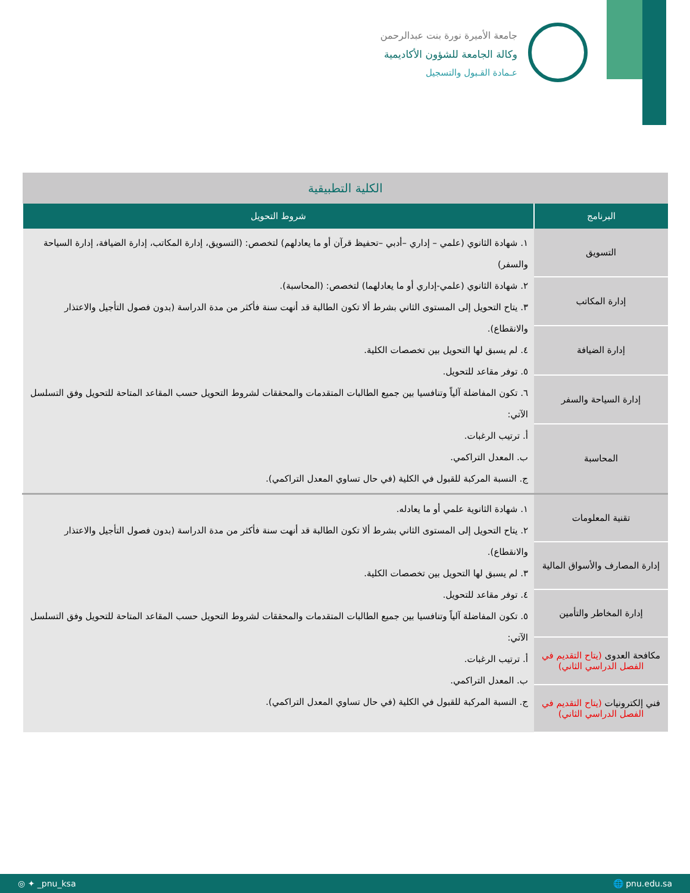جامعة الأميرة نورة بنت عبدالرحمن
وكالة الجامعة للشؤون الأكاديمية
عـمادة القـبول والتسجيل
| الكلية التطبيقية | |
| البرنامج | شروط التحويل |
| التسويق | ١. شهادة الثانوي (علمي – إداري –أدبي –تحفيظ قرآن أو ما يعادلهم) لتخصص: (التسويق، إدارة المكاتب، إدارة الضيافة، إدارة السياحة والسفر) ٢. شهادة الثانوي (علمي-إداري أو ما يعادلهما) لتخصص: (المحاسبة). ٣. يتاح التحويل إلى المستوى الثاني بشرط ألا تكون الطالبة قد أنهت سنة فأكثر من مدة الدراسة (بدون فصول التأجيل والاعتذار والانقطاع). ٤. لم يسبق لها التحويل بين تخصصات الكلية. ٥. توفر مقاعد للتحويل. ٦. تكون المفاضلة آلياً وتنافسيا بين جميع الطالبات المتقدمات والمحققات لشروط التحويل حسب المقاعد المتاحة للتحويل وفق التسلسل الآتي: أ. ترتيب الرغبات. ب. المعدل التراكمي. ج. النسبة المركبة للقبول في الكلية (في حال تساوي المعدل التراكمي). |
| إدارة المكاتب | |
| إدارة الضيافة | |
| إدارة السياحة والسفر | |
| المحاسبة | |
| تقنية المعلومات | ١. شهادة الثانوية علمي أو ما يعادله. ٢. يتاح التحويل إلى المستوى الثاني بشرط ألا تكون الطالبة قد أنهت سنة فأكثر من مدة الدراسة (بدون فصول التأجيل والاعتذار والانقطاع). ٣. لم يسبق لها التحويل بين تخصصات الكلية. ٤. توفر مقاعد للتحويل. ٥. تكون المفاضلة آلياً وتنافسيا بين جميع الطالبات المتقدمات والمحققات لشروط التحويل حسب المقاعد المتاحة للتحويل وفق التسلسل الآتي: أ. ترتيب الرغبات. ب. المعدل التراكمي. ج. النسبة المركبة للقبول في الكلية (في حال تساوي المعدل التراكمي). |
| إدارة المصارف والأسواق المالية | |
| إدارة المخاطر والتأمين | |
| مكافحة العدوى (يتاح التقديم في الفصل الدراسي الثاني) | |
| فني إلكترونيات (يتاح التقديم في الفصل الدراسي الثاني) | |
◎ ✦ _pnu_ksa 🌐 pnu.edu.sa